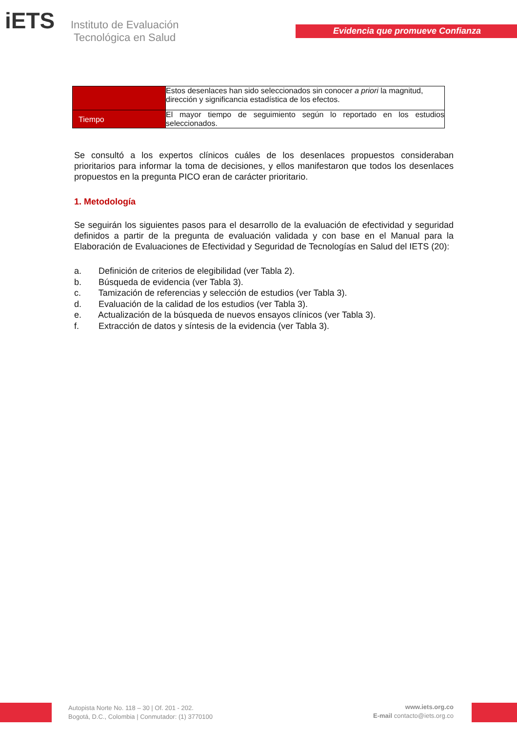iETS
Instituto de Evaluación
Tecnológica en Salud
Evidencia que promueve Confianza
| | Estos desenlaces han sido seleccionados sin conocer a priori la magnitud, dirección y significancia estadística de los efectos. |
| Tiempo | El mayor tiempo de seguimiento según lo reportado en los estudios seleccionados. |
Se consultó a los expertos clínicos cuáles de los desenlaces propuestos consideraban prioritarios para informar la toma de decisiones, y ellos manifestaron que todos los desenlaces propuestos en la pregunta PICO eran de carácter prioritario.
1. Metodología
Se seguirán los siguientes pasos para el desarrollo de la evaluación de efectividad y seguridad definidos a partir de la pregunta de evaluación validada y con base en el Manual para la Elaboración de Evaluaciones de Efectividad y Seguridad de Tecnologías en Salud del IETS (20):
a. Definición de criterios de elegibilidad (ver Tabla 2).
b. Búsqueda de evidencia (ver Tabla 3).
c. Tamización de referencias y selección de estudios (ver Tabla 3).
d. Evaluación de la calidad de los estudios (ver Tabla 3).
e. Actualización de la búsqueda de nuevos ensayos clínicos (ver Tabla 3).
f. Extracción de datos y síntesis de la evidencia (ver Tabla 3).
Autopista Norte No. 118 – 30 | Of. 201 - 202.
Bogotá, D.C., Colombia | Conmutador: (1) 3770100
www.iets.org.co
E-mail contacto@iets.org.co